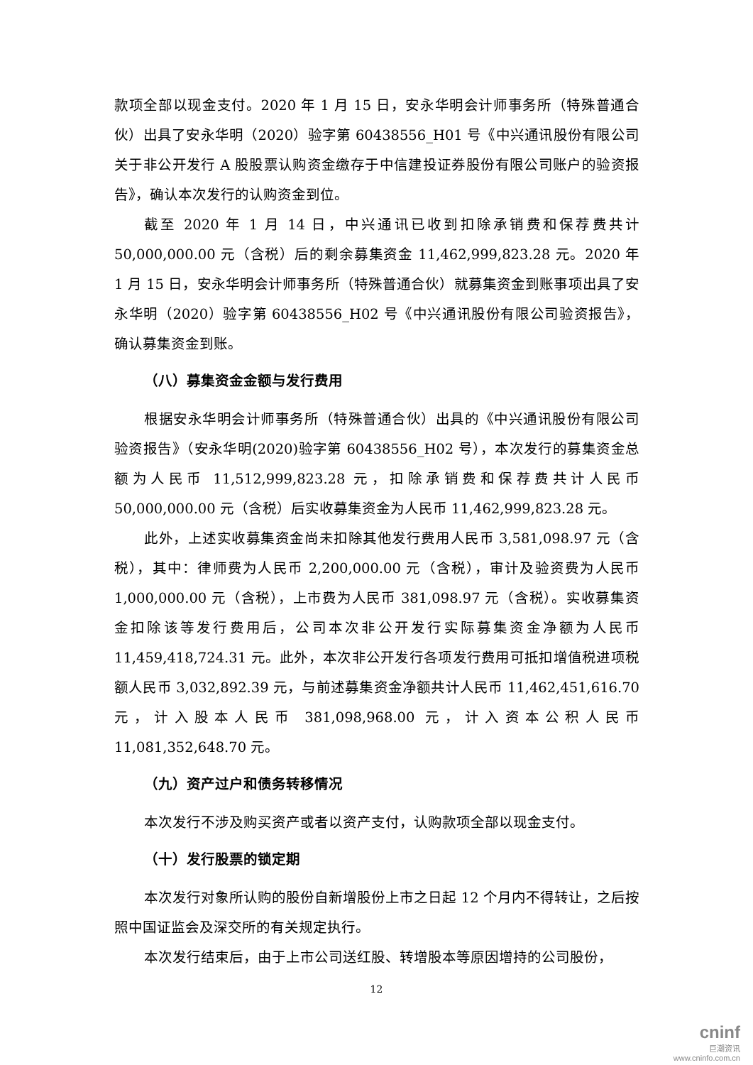款项全部以现金支付。2020 年 1 月 15 日，安永华明会计师事务所（特殊普通合伙）出具了安永华明（2020）验字第 60438556_H01 号《中兴通讯股份有限公司关于非公开发行 A 股股票认购资金缴存于中信建投证券股份有限公司账户的验资报告》，确认本次发行的认购资金到位。
截至 2020 年 1 月 14 日，中兴通讯已收到扣除承销费和保荐费共计 50,000,000.00 元（含税）后的剩余募集资金 11,462,999,823.28 元。2020 年 1 月 15 日，安永华明会计师事务所（特殊普通合伙）就募集资金到账事项出具了安永华明（2020）验字第 60438556_H02 号《中兴通讯股份有限公司验资报告》，确认募集资金到账。
（八）募集资金金额与发行费用
根据安永华明会计师事务所（特殊普通合伙）出具的《中兴通讯股份有限公司验资报告》（安永华明(2020)验字第 60438556_H02 号），本次发行的募集资金总额为人民币 11,512,999,823.28 元，扣除承销费和保荐费共计人民币 50,000,000.00 元（含税）后实收募集资金为人民币 11,462,999,823.28 元。
此外，上述实收募集资金尚未扣除其他发行费用人民币 3,581,098.97 元（含税），其中：律师费为人民币 2,200,000.00 元（含税），审计及验资费为人民币 1,000,000.00 元（含税），上市费为人民币 381,098.97 元（含税）。实收募集资金扣除该等发行费用后，公司本次非公开发行实际募集资金净额为人民币 11,459,418,724.31 元。此外，本次非公开发行各项发行费用可抵扣增值税进项税额人民币 3,032,892.39 元，与前述募集资金净额共计人民币 11,462,451,616.70 元，计入股本人民币 381,098,968.00 元，计入资本公积人民币 11,081,352,648.70 元。
（九）资产过户和债务转移情况
本次发行不涉及购买资产或者以资产支付，认购款项全部以现金支付。
（十）发行股票的锁定期
本次发行对象所认购的股份自新增股份上市之日起 12 个月内不得转让，之后按照中国证监会及深交所的有关规定执行。
本次发行结束后，由于上市公司送红股、转增股本等原因增持的公司股份，
12
cninf
巨潮资讯
www.cninfo.com.cn